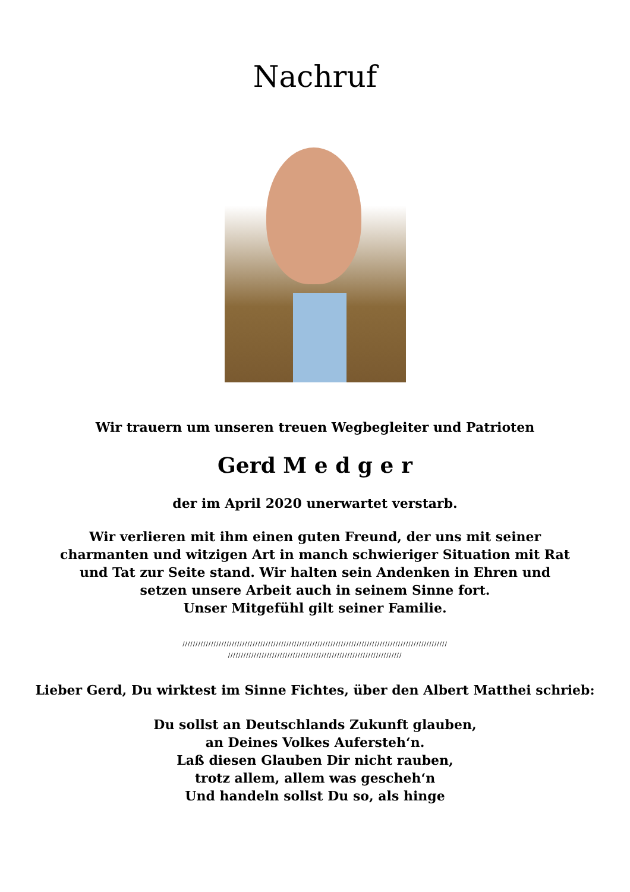Nachruf
Wir trauern um unseren treuen Wegbegleiter und Patrioten
Gerd M e d g e r
der im April 2020 unerwartet verstarb.
Wir verlieren mit ihm einen guten Freund, der uns mit seiner charmanten und witzigen Art in manch schwieriger Situation mit Rat und Tat zur Seite stand. Wir halten sein Andenken in Ehren und setzen unsere Arbeit auch in seinem Sinne fort.
Unser Mitgefühl gilt seiner Familie.
//////////////////////////////////////////////////////////////////////////////////////////////////////
///////////////////////////////////////////////////////////////////
Lieber Gerd, Du wirktest im Sinne Fichtes, über den Albert Matthei schrieb:
Du sollst an Deutschlands Zukunft glauben,
an Deines Volkes Aufersteh‘n.
Laß diesen Glauben Dir nicht rauben,
trotz allem, allem was gescheh‘n
Und handeln sollst Du so, als hinge